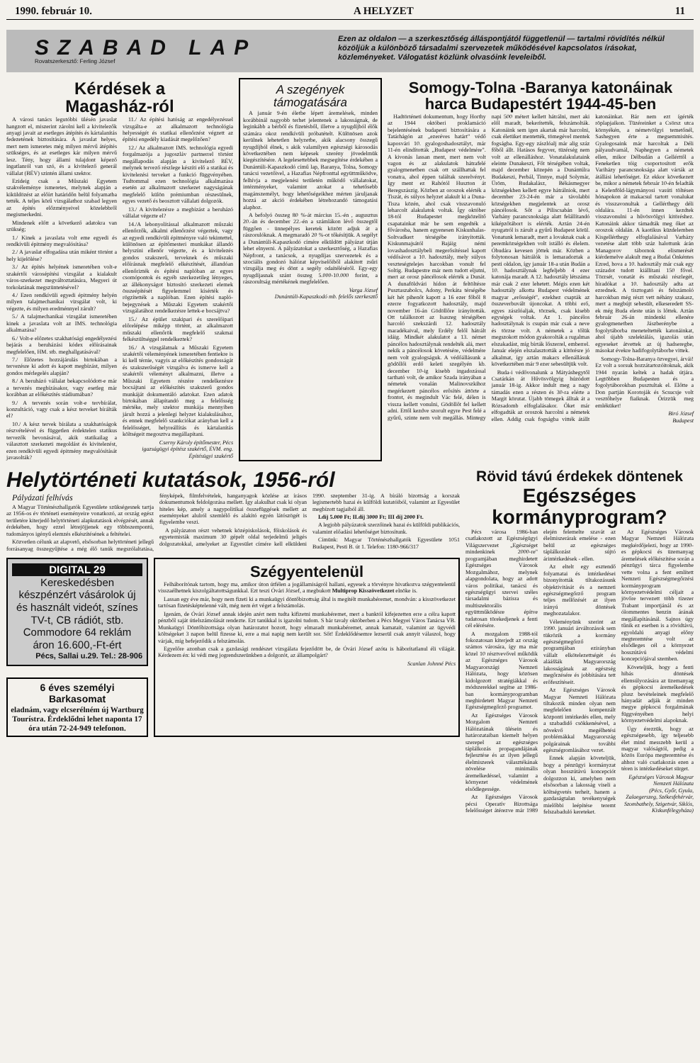1990. február 10. A HELYZET 11
SZABAD LAP
Rovatszerkesztő: Ferling József
Ezen az oldalon — a szerkesztőség álláspontjától függetlenül — tartalmi rövidítés nélkül közöljük a különböző társadalmi szervezetek működésével kapcsolatos írásokat, közleményeket. Válogatást közlünk olvasóink leveleiből.
Kérdések a
Magasház-ról
A városi tanács legutóbbi ülésén javaslat hangzott el, miszerint zárolni kell a kivitelezők anyagi javait az esetleges átépítés és kártalanítás fedezetének biztosítására. A javaslat helyes, mert nem ismeretes még milyen mérvű átépítés szükséges, és az esetleges kár milyen mérvű lesz. Tény, hogy állami tulajdont képező ingatlanról van szó, és a kivitelező generál vállalat (BÉV) szintén állami szektor.
Ezideig csak a Műszaki Egyetem szakvéleménye ismeretes, melynek alapján a kiküldözést az előírt határidőn belül folyamatba tették. A teljes körű vizsgálathoz szabad legyen az építés előzményeivel közelebbről megismerkedni.
Mindenek előtt a következő adatokra van szükség;
1./ Kinek a javaslata volt eme egyedi és rendkívüli épitmény megvalósítása?
2./ A javaslat elfogadása után miként történt a hely kijelölése?
3./ Az építés helyének ismeretében volt-e szakértői városépítési vizsgálat a kialakult város-szerkezet megváltoztatására, Megyeri út torkolatának megszüntetésével?
4./ Ezen rendkívüli egyedi épitmény helyén milyen talajmechanikai vizsgálat volt, ki végezte, és milyen eredménnyel zárult?
5./ A talajmechanikai vizsgálat ismeretében kinek a javaslata volt az IMS. technológia alkalmazása?
6./ Volt-e előzetes szakhatósági engedélyezési bejárás a beruházási kódex előírásainak megfelelően, HM. stb. meghallgatásával?
7./ Előzetes hozzájárulás birtokában a tervezésre ki adott és kapott megbízást, milyen gondos mérlegelés alapján?
8./ A beruházó vállalat bekapcsolódott-e már a tervezés megbízásakor, vagy esetleg már korábban az előkészítés stádiumában?
9./ A tervezés során volt-e tervbírálat, konzultáció, vagy csak a kész terveket bírálták el?
10./ A kész tervek bírálata a szakhatóságok részvételével és független érdektelen statikus tervezők bevonásával, akik statikailag a választott szerkezeti megoldást és kivitelezést, ezen rendkívüli egyedi épitmény megvalósítását javasolták?
11./ Az építési hatóság az engedélyezéssel vizsgálta-e az alkalmazott technológia helyességét és statikai ellenőrzést végzett az építési engedély kiadását megelőzően?
12./ Az alkalmazott IMS. technológia egyedi forgalmazója a jugoszláv partnerrel történt megállapodás alapján a kivitelező BÉV, melynek tervező részlege készíti elő a statikai és kivitelezési terveket a funkció függvényében. Tudtommal ezen technológia alkalmazása esetén az alkalmazott szerkezet nagyságának megfelelő külön prémiumban részesülnek, egyes vezető és beosztott vállalati dolgozók.
13./ A kivitelezésre a megbízást a beruházó vállalat végezte el?
14./A lebonyolítással alkalmazott műszaki ellenőrzők, alkalmi ellenőrzést végeztek, vagy az egyedi rendkívüli épitményre való tekintettel, különösen az építőmesteri munkákat állandó helyszíni ellenőr végezte, és a kivitelezés gondos szakszerű, terveknek és műszaki előírásnak megfelelő elkészítését, állandóan ellenőrizték és építési naplóban az egyes csomópontok és egyéb szerkezetileg lényeges, az állékonyságot biztosító szerkezeti elemek összeépítését figyelemmel kísérték és rögzítették a naplóban. Ezen építési napló-bejegyzések a Műszaki Egyetem szakértői vizsgálatához rendelkezésre lettek-e bocsájtva?
15./ Az épület szakipari és szerelőipari előrelépése miképp történt, az alkalmazott műszaki ellenőrök megfelelő szakmai felkészültséggel rendelkeztek?
16./ A vizsgálatnak a Műszaki Egyetem szakértői véleményének ismeretében fentiekre is ki kell térnie, vagyis az előkészítés gondosságát és szakszerűségét vizsgálva és ismerve kell a szakértői véleményt alkalmazni, illetve a Műszaki Egyetem részére rendelkezésre bocsájtani az előkészítés szakszerű gondos munkáját dokumentáló adatokat. Ezen adatok birtokában állapítandó meg a felelősség mértéke, mely szektor munkája mennyiben járult hozzá a jelenlegi helyzet kialakulásához, és ennek megfelelő szankciókat arányban kell a felelősséget, helyreállítás és kártalanítás költségeit megosztva megállapítani.
Cserny Károly építőmester, Pécs
igazságügyi építész szakértő, ÉVM. eng. Építésügyi szakértő
A szegények támogatására
A január 9-én életbe lépett áremelések, minden korábbinál nagyobb terhet jelentenek a lakosságnak, de leginkább a bérből és fizetésből, illetve a nyugdíjból élők számára okoz rendkívüli próbatételt. Különösen azok kerülnek lehetetlen helyzetbe, akik alacsony összegű nyugdíjból élnek, s akik valamilyen egészségi károsodás következtében nem képesek szerény jövedelmük kiegészítésére. A legelesettebbek megsegítése érdekében a Dunántúli-Kapaszkodó című lap, Baranya, Tolna, Somogy tanácsi vezetőivel, a Hazafias Népfronttal együttműködve, felhívja a megjelenési területén működő vállalatokat, intézményeket, valamint azokat a tehetősebb magánszemélyt, hogy lehetőségeikhez mérten járuljanak hozzá az akció érdekében létrehozandó támogatási alaphoz.
A befolyó összeg 80 %-át március 15.-én , augusztus 20.-án és december 22.-én a számlákon lévő összegtől függően - ünnepélyes keretek között adjuk át a rászorulóknak. A megmaradó 20 %-ot tőkésítjük. A segélyt a Dunántúli-Kapaszkodó címére elküldött pályázat útján lehet elnyerni. A pályázatokat a szerkesztőség, a Hazafias Népfront, a tanácsok, a nyugdíjas szervezetek és a szociális gondozó hálózat képviselőiből alakított zsűri vizsgálja meg és dönt a segély odaítéléséről. Egy-egy nyugdíjasnak szánt összeg 5.000-10.000 forint, a rászorultság mértékének megfelelően.
Varga József
Dunántúli-Kapaszkodó mb. felelős szerkesztő
Somogy-Tolna -Baranya katonáinak harca Budapestért 1944-45-ben
Hadtörténeti dokumentum, hogy Horthy az 1944 októberi proklamáció bejelentésének budapesti biztosítására a Tatárhágón az „ezeréves határt" védő kaposvári 10. gyalogoshadosztályt, már 11-én elindították „Budapest védelmére". A kivonás lassan ment, mert nem volt vagon és az alakulatok hátrafelé gyalogmenetben csak ott szállhattak fel vonatra, ahol éppen találtak szerelvényt. Így ment ez Rahótól Huszton át Beregszászig. Közben az oroszok elérték a Tiszát, és súlyos helyzet alakult ki a Duna-Tisza közén, ahol csak visszavonuló leharcolt alakulatok voltak. Így október 18-tól Budapestet megközelítő csapatainkat már be sem engedték a fővárosba, hanem egyenesen Kiskunhalas-Soltvadkert térségébe irányították. Kiskunmajsától Bajáig némi lovashadosztálybeli megerősítéssel kapott védősávot a 10. hadosztály, mely súlyos veszteségtelejes harcokban vonult fel Soltig. Budapestre már nem tudott eljutni, mert az orosz páncélosok elérték a Dunát. A dunaföldvári hídon át feltöltésre Pusztaszabolcs, Adony, Perkáta térségébe két hét pihenőt kapott a 16 ezer főből 8 ezerre fogyatkozott hadosztály, majd november 16-án Gödöllőre irányították. Ott találkozott az Isaszeg térségében harcoló szekszárdi 12. hadosztály maradékaival, mely Erdély felől hátrált idáig. Mindkét alakulatot a 13. német páncélos hadosztálynak rendelték alá, mert nekik a páncélosok követésére, védelmére nem volt gyalogságuk. A védőállásunk a gödöllői erdő keleti szegélyén kb. december 10-ig kisebb ingadozással tartható volt, de amikor Szada irányában a németek vonalán Malinovszkihoz megérkezett páncélos erősítés áttörte a frontot, és megindult Vác felé, délen is vissza kellett vonulni, Gödöllőt fel kellett adni. Ettől kezdve szorult egyre Pest felé a gyűrű, szinte nem volt megállás. Mintegy napi 500 métert kellett hátrálni, mert aki elől maradt, bekerítették, felszámolták. Katonáink sem igen akartak már harcolni, csak életüket mentették, tömegével mentek fogságba. Egy-egy zászlóalj már alig száz főből állt. Hatásos fegyver, tüzérség nem volt az ellenálláshoz. Vonatalakulataink eleinte Dunakeszi, Főt térségében voltak, majd december közepén a Dunántúlra Budakeszi, Perbál, Tinnye, majd Solymár, Üröm, Budakalász, Békásmegyer községekben kellett egyre hátrálniok, mert december 23-24-én már a távolabbi községekben megjelentek az orosz páncélosok. Sőt a Piliscsabán lévő, Varhány parancsnoksága alatt felállítandó kiképzőtábort is elérték. Aztán 24-én nyugatról is zárult a gyűrű Budapest körül. Vonatunk lemaradt, mert a lovaknak csak a peremközségekben volt istálló és élelem. Óbudára kevesen jöttek már. Közben a folytonosan hátrálók is lemaradoztak a pesti oldalon, így január 18-a után Budán a 10. hadosztálynak legfeljebb 4 ezer katonája maradt. A 12. hadosztály létszáma már csak 2 ezer lehetett. Mégis ezen két hadosztály alkotta Budapest védelmének magyar „erősségét", ezekhez csapták az összeverbuvált újoncokat. A többi erő, egyes zászlóaljak, törzsek, csak kisebb egységek voltak. Az 1. páncélos hadosztálynak is csupán már csak a neve és törzse volt. A németek a tőlük megszokott módon gyakorolták a rugalmas elszakadást, míg bírták lőszerrel, emberrel. Január elején elszalasztották a kitörésre jó alkalmat, így aztán makacs ellenállásuk következtében már 9 ezer sebesültjük volt.
Buda-i védővonalunk a Mátyáshegytől Csatárkán át Hűvösvölgyig húzódott január 18-ig. Akkor indult meg a nagy támadás ezen a részen és 30-ra elérte a Margit körutat. Újabb tömegek álltak át a Rózsadomb elfoglalásakor. Őket már elfogadták az oroszok harcolni a németek ellen. Addig csak fogságba vitték átállt katonáinkat. Bár nem ezt ígérték röplapjaikon. Tüzéreinket a Csörsz utca környékén, a németvölgyi temetőnél, Sashegyen érte a megsemmisítés. Gyalogosaink már harcoltak a Déli pályaudvarnál, Naphegyen a németek ellen, mikor Délbudán a Gellérttől a Feneketlen tóig csoportosított erők Variházy parancsnoksága alatt várták az átállási lehetőséget. Ez ekkor következett be, mikor a németek február 10-én feladták a Kelenföld-lágymányosi vasúti töltésen hónapokon át makacsul tartott vonalukat és visszavonultak a Gellérthegy déli oldalára. 11-én innen kezdtek visszavonulni a hűvösvölgyi kitöréshez. Katonáink akkor támadták meg őket az oroszok oldalán. A kaotikus küzdelemben Kisgellérthegy elfoglalásával Varházy vezetése alatt több száz halottunk árán Managorov tábornok elismerését kiérdemelve alakult meg a Budai Önkéntes Ezred, hova a 10. hadosztály már csak egy századot tudott kiállítani 150 fővel. Törzsét, vonatát és műszaki részlegét, híradókat a 10. hadosztály adta az ezrednek. A tisztogató és felszámoló harcokban még részt vett néhány szakasz, mert a megbújt sebesült, elkeseredett SS-ek még Buda eleste után is lőttek. Aztán február 26-án mindenki ellenére gyalogmenetben Jászberénybe a fogolytáborba meneteltették katonáinkat, ahol újabb szelektálás, igazolás után egyeseket átvettek az új hadseregbe, másokat évekre hadifogolytáborbe vittek.
Somogy-Tolna-Baranya özvegyei, árvái! Ez volt a sorsuk hozzátartozóitoknak, akik 1944 nyarán keltek a hadak útjára. Legtöbben Budapesten és a fogolytáborokban pusztultak el. Előtte a Don partján Korotoják és Scsucsje volt vesztőhelye fiaiknak. Őrizzük meg emléküket!
Biró József
Budapest
Helytörténeti kutatások, 1956-ról
Pályázati felhívás
A Magyar Történészhallgatók Egyesülete szükségesnek tartja az 1956-os év történeti eseményeire vonatkozó, az ország egész területére kiterjedő helytörténeti alapkutatások elvégzését, annak érdekében, hogy ezzel létrejöjjenek egy többszempontú, tudományos igényű elemzés elkészítésének a feltételei.
Közvetlen célunk az alapvető, elsősorban helytörténeti jellegű forrásanyag összegyűjtése a még élő tanúk megszólaltatása, fényképek, filmfelvételek, hanganyagok közlése az írásos dokumentumok feldolgozása mellett. Így alakulhat csak ki olyan hiteles kép, amely a nagypolitikai összefüggések mellett az eseményeket alulról szemlélő és alakító egyén látószögét is figyelembe veszi.
A pályázaton részt vehetnek középiskolások, főiskolások és egyetemisták maximum 30 gépelt oldal terjedelmű jeligés dolgozatokkal, amelyeket az Egyesület címére kell elküldeni 1990. szeptember 31-ig. A bíráló bizottság a korszak legismertebb hazai és külföldi kutatóiból, valamint az Egyesület megbízott tagjaiból áll.
I.díj 5.000 Ft; II.díj 3000 Ft; III díj 2000 Ft.
A legjobb pályázatok szerzőinek hazai és külföldi publikációs, valamint előadási lehetőséget biztosítunk.
Címünk: Magyar Történészhallgatók Egyesülete 1051 Budapest, Pesti B. út 1. Telefon: 1180-966/317
DIGITAL 29
Kereskedésben készpénzért vásárolok új és használt videót, színes TV-t, CB rádiót, stb. Commodore 64 reklám áron 16.600,-Ft-ért
Pécs, Sallai u.29. Tel.: 28-906
6 éves személyi Barkasomat
eladnám, vagy elcserélném új Wartburg Tourístra. Érdeklődni lehet naponta 17 óra után 72-24-949 telefonon.
Szégyentelenül
Felháborítónak tartom, hogy ma, amikor úton útfélen a jogállamiságról hallani, egyesek a törvényre hivatkozva szégyentelenül visszaélhetnek kiszolgáltatottságunkkal. Ezt teszi Óvári József, a megbukott Multiprop Kisszövetkezet elnöke is.
Lassan egy éve már, hogy nem fizeti ki a munkaügyi döntőbizottság által is megítélt munkabéremet, mondván: a kisszövetkezet tartósan fizetésképtelenné vált, még nem ért véget a felszámolás.
Igenám, de Óvári József annak idején azért nem tudta kifizetni munkabéremet, mert a banktól kifejezetten erre a célra kapott pénzből saját útielszámolását rendezte. Ezt tanúkkal is igazolni tudom. S bár tavaly októberben a Pécs Megyei Város Tanácsa VB. Munkaügyi Döntőbizottsága olyan határozatot hozott, hogy elmaradt munkabéremet, annak kamatait, valamint az ügyvédi költségeket 3 napon belül fizesse ki, erre a mai napig nem került sor. Sőt! Érdeklődésemre lezserül csak annyit válaszol, hogy várjak, míg befejeződik a felszámolás.
Egyelőre azonban csak a gazdasági rendészet vizsgálata fejeződött be, de Óvári József azóta is háborítatlanul éli világát. Kérdezem én: ki védi meg jogrendszerünkben a dolgozót, az állampolgárt?
Scanlan Johnné Pécs
Rövid távú érdekek döntenek
Egészséges kormányprogram?
Pécs városa 1986-ban csatlakozott az Egészségügyi Világszervezet „Egészséget mindenkinek 2000-re" programjában meghirdetett Egészséges Városok Mozgalmához, melynek alapgondolata, hogy az adott város politikai, tanácsi és egészségügyi szervei széles társadalmi bázisra és multiszektorális együttműködésre építve tudatosan törekedjenek a fenti cél elérésére.
A mozgalom 1988-tól fokozatosan kiterjedt az ország számos városára, így ma már közel 10 résztvevővel működik az Egészséges Városok Magyarországi Nemzeti Hálózata, hogy közösen kidolgozott stratégiákkal és módszerekkel segítse az 1986-ban kormányprogramban meghirdetett Magyar Nemzeti Egészségmegőrző programot.
Az Egészséges Városok Mozgalom Nemzeti Hálózatának ülésein és határozataiban kiemelt helyen szerepel az egészséges táplálkozás propagandájának fejlesztése és az ilyen jellegű élelmiszerek választékának növelése minimális áremelkedéssel, valamint a környezet védelmének elsődlegessége.
Az Egészséges Városok pécsi Operatív Bizottsága felelősséget átérezve már 1989 elején felemelte szavát az élelmiszerárak emelése - ezen belül az egészséges táplálkozást sújtó árintézkedések - ellen.
Az eltelt egy esztendő folyamatai és intézkedései bizonyították tiltakozásunk objektivitását és a nemzeti egészségmegőrző program teljes mellőzését az ilyen irányú döntések meghozatalakor.
Véleményünk szerint az 1990. januári árváltozások sem tükrözik a kormány egészségmegőrző programjában ezirányban vállalt elkötelezettségét és alááššák Magyarország lakosságának az egészség megőrzésére és jobbítására tett erőfeszítéseit.
Az Egészséges Városok Magyar Nemzeti Hálózata tiltakozik minden olyan nem megfelelően kompenzált központi intézkedés ellen, mely a szabadidő csökkenésével, a növekvő megélhetési problémákkal Magyarország polgárainak további egészségromlásához vezet.
Ennek alapján követeljük, hogy a pénzügyi kormányzat olyan hosszútávú koncepciót dolgozzon ki, amelyben nem elsősorban a lakosság viseli a költségvetés terheit, hanem a gazdaságtalan tevékenységek mielőbbi leépítése teremt felszabaduló kereteket.
Az Egészséges Városok Magyar Nemzeti Hálózata megkérdőjelezi, hogy az 1990-es gépkocsi és üzemanyag áremelések előkészítése során a pénzügyi tárca figyelembe vette volna a fent említett Nemzeti Egészségmegőrzési kormányprogram környezetvédelmi céljait a jövőre tervezett több tízezer Trabant importjánál és az ólommentes benzin árának megállapításánál. Sajnos úgy tűnik ez esetben is a rövidtávú, egyoldalú anyagi előny megteremtése volt az elsődleges cél a környezet hosszútávú védelmi koncepciójával szemben.
Követeljük, hogy a fenti hibás döntések ellensúlyozására az üzemanyag és gépkocsi áremelkedések plusz bevételeinek megfelelő hányadát adják át minden megye gépkocsi forgalmának függvényében helyi környezetvédelmi alapoknak.
Úgy érezzük, hogy az egészségesebb, így teljesebb élet mind messzebb kerül a magyar valóságtól, pedig a közös Európa megteremtése és ahhoz való csatlakozás ezen a téren is intézkedéseket sürget.
Egészséges Városok Magyar Nemzeti Hálózata
(Pécs, Győr, Gyula, Zalaegerszeg, Székesfehérvár, Szombathely, Szigetvár, Siklós, Kiskunfélegyháza)